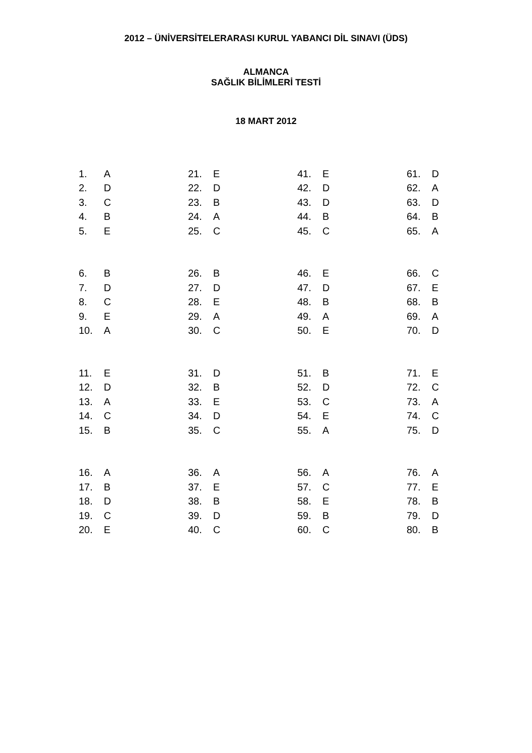2012 – ÜNİVERSİTELERARASI KURUL YABANCI DİL SINAVI (ÜDS)
ALMANCA
SAĞLIK BİLİMLERİ TESTİ
18 MART 2012
| 1. | A |
| 2. | D |
| 3. | C |
| 4. | B |
| 5. | E |
| 6. | B |
| 7. | D |
| 8. | C |
| 9. | E |
| 10. | A |
| 11. | E |
| 12. | D |
| 13. | A |
| 14. | C |
| 15. | B |
| 16. | A |
| 17. | B |
| 18. | D |
| 19. | C |
| 20. | E |
| 21. | E |
| 22. | D |
| 23. | B |
| 24. | A |
| 25. | C |
| 26. | B |
| 27. | D |
| 28. | E |
| 29. | A |
| 30. | C |
| 31. | D |
| 32. | B |
| 33. | E |
| 34. | D |
| 35. | C |
| 36. | A |
| 37. | E |
| 38. | B |
| 39. | D |
| 40. | C |
| 41. | E |
| 42. | D |
| 43. | D |
| 44. | B |
| 45. | C |
| 46. | E |
| 47. | D |
| 48. | B |
| 49. | A |
| 50. | E |
| 51. | B |
| 52. | D |
| 53. | C |
| 54. | E |
| 55. | A |
| 56. | A |
| 57. | C |
| 58. | E |
| 59. | B |
| 60. | C |
| 61. | D |
| 62. | A |
| 63. | D |
| 64. | B |
| 65. | A |
| 66. | C |
| 67. | E |
| 68. | B |
| 69. | A |
| 70. | D |
| 71. | E |
| 72. | C |
| 73. | A |
| 74. | C |
| 75. | D |
| 76. | A |
| 77. | E |
| 78. | B |
| 79. | D |
| 80. | B |